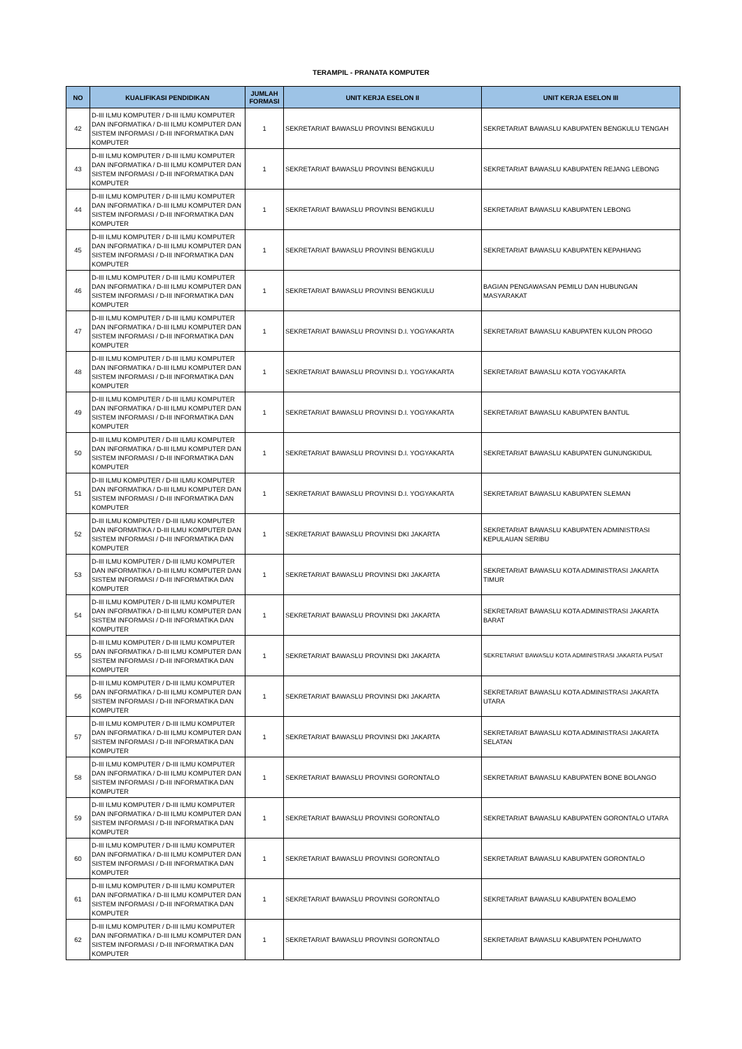TERAMPIL - PRANATA KOMPUTER
| NO | KUALIFIKASI PENDIDIKAN | JUMLAH FORMASI | UNIT KERJA ESELON II | UNIT KERJA ESELON III |
| --- | --- | --- | --- | --- |
| 42 | D-III ILMU KOMPUTER / D-III ILMU KOMPUTER DAN INFORMATIKA / D-III ILMU KOMPUTER DAN SISTEM INFORMASI / D-III INFORMATIKA DAN KOMPUTER | 1 | SEKRETARIAT BAWASLU PROVINSI BENGKULU | SEKRETARIAT BAWASLU KABUPATEN BENGKULU TENGAH |
| 43 | D-III ILMU KOMPUTER / D-III ILMU KOMPUTER DAN INFORMATIKA / D-III ILMU KOMPUTER DAN SISTEM INFORMASI / D-III INFORMATIKA DAN KOMPUTER | 1 | SEKRETARIAT BAWASLU PROVINSI BENGKULU | SEKRETARIAT BAWASLU KABUPATEN REJANG LEBONG |
| 44 | D-III ILMU KOMPUTER / D-III ILMU KOMPUTER DAN INFORMATIKA / D-III ILMU KOMPUTER DAN SISTEM INFORMASI / D-III INFORMATIKA DAN KOMPUTER | 1 | SEKRETARIAT BAWASLU PROVINSI BENGKULU | SEKRETARIAT BAWASLU KABUPATEN LEBONG |
| 45 | D-III ILMU KOMPUTER / D-III ILMU KOMPUTER DAN INFORMATIKA / D-III ILMU KOMPUTER DAN SISTEM INFORMASI / D-III INFORMATIKA DAN KOMPUTER | 1 | SEKRETARIAT BAWASLU PROVINSI BENGKULU | SEKRETARIAT BAWASLU KABUPATEN KEPAHIANG |
| 46 | D-III ILMU KOMPUTER / D-III ILMU KOMPUTER DAN INFORMATIKA / D-III ILMU KOMPUTER DAN SISTEM INFORMASI / D-III INFORMATIKA DAN KOMPUTER | 1 | SEKRETARIAT BAWASLU PROVINSI BENGKULU | BAGIAN PENGAWASAN PEMILU DAN HUBUNGAN MASYARAKAT |
| 47 | D-III ILMU KOMPUTER / D-III ILMU KOMPUTER DAN INFORMATIKA / D-III ILMU KOMPUTER DAN SISTEM INFORMASI / D-III INFORMATIKA DAN KOMPUTER | 1 | SEKRETARIAT BAWASLU PROVINSI D.I. YOGYAKARTA | SEKRETARIAT BAWASLU KABUPATEN KULON PROGO |
| 48 | D-III ILMU KOMPUTER / D-III ILMU KOMPUTER DAN INFORMATIKA / D-III ILMU KOMPUTER DAN SISTEM INFORMASI / D-III INFORMATIKA DAN KOMPUTER | 1 | SEKRETARIAT BAWASLU PROVINSI D.I. YOGYAKARTA | SEKRETARIAT BAWASLU KOTA YOGYAKARTA |
| 49 | D-III ILMU KOMPUTER / D-III ILMU KOMPUTER DAN INFORMATIKA / D-III ILMU KOMPUTER DAN SISTEM INFORMASI / D-III INFORMATIKA DAN KOMPUTER | 1 | SEKRETARIAT BAWASLU PROVINSI D.I. YOGYAKARTA | SEKRETARIAT BAWASLU KABUPATEN BANTUL |
| 50 | D-III ILMU KOMPUTER / D-III ILMU KOMPUTER DAN INFORMATIKA / D-III ILMU KOMPUTER DAN SISTEM INFORMASI / D-III INFORMATIKA DAN KOMPUTER | 1 | SEKRETARIAT BAWASLU PROVINSI D.I. YOGYAKARTA | SEKRETARIAT BAWASLU KABUPATEN GUNUNGKIDUL |
| 51 | D-III ILMU KOMPUTER / D-III ILMU KOMPUTER DAN INFORMATIKA / D-III ILMU KOMPUTER DAN SISTEM INFORMASI / D-III INFORMATIKA DAN KOMPUTER | 1 | SEKRETARIAT BAWASLU PROVINSI D.I. YOGYAKARTA | SEKRETARIAT BAWASLU KABUPATEN SLEMAN |
| 52 | D-III ILMU KOMPUTER / D-III ILMU KOMPUTER DAN INFORMATIKA / D-III ILMU KOMPUTER DAN SISTEM INFORMASI / D-III INFORMATIKA DAN KOMPUTER | 1 | SEKRETARIAT BAWASLU PROVINSI DKI JAKARTA | SEKRETARIAT BAWASLU KABUPATEN ADMINISTRASI KEPULAUAN SERIBU |
| 53 | D-III ILMU KOMPUTER / D-III ILMU KOMPUTER DAN INFORMATIKA / D-III ILMU KOMPUTER DAN SISTEM INFORMASI / D-III INFORMATIKA DAN KOMPUTER | 1 | SEKRETARIAT BAWASLU PROVINSI DKI JAKARTA | SEKRETARIAT BAWASLU KOTA ADMINISTRASI JAKARTA TIMUR |
| 54 | D-III ILMU KOMPUTER / D-III ILMU KOMPUTER DAN INFORMATIKA / D-III ILMU KOMPUTER DAN SISTEM INFORMASI / D-III INFORMATIKA DAN KOMPUTER | 1 | SEKRETARIAT BAWASLU PROVINSI DKI JAKARTA | SEKRETARIAT BAWASLU KOTA ADMINISTRASI JAKARTA BARAT |
| 55 | D-III ILMU KOMPUTER / D-III ILMU KOMPUTER DAN INFORMATIKA / D-III ILMU KOMPUTER DAN SISTEM INFORMASI / D-III INFORMATIKA DAN KOMPUTER | 1 | SEKRETARIAT BAWASLU PROVINSI DKI JAKARTA | SEKRETARIAT BAWASLU KOTA ADMINISTRASI JAKARTA PUSAT |
| 56 | D-III ILMU KOMPUTER / D-III ILMU KOMPUTER DAN INFORMATIKA / D-III ILMU KOMPUTER DAN SISTEM INFORMASI / D-III INFORMATIKA DAN KOMPUTER | 1 | SEKRETARIAT BAWASLU PROVINSI DKI JAKARTA | SEKRETARIAT BAWASLU KOTA ADMINISTRASI JAKARTA UTARA |
| 57 | D-III ILMU KOMPUTER / D-III ILMU KOMPUTER DAN INFORMATIKA / D-III ILMU KOMPUTER DAN SISTEM INFORMASI / D-III INFORMATIKA DAN KOMPUTER | 1 | SEKRETARIAT BAWASLU PROVINSI DKI JAKARTA | SEKRETARIAT BAWASLU KOTA ADMINISTRASI JAKARTA SELATAN |
| 58 | D-III ILMU KOMPUTER / D-III ILMU KOMPUTER DAN INFORMATIKA / D-III ILMU KOMPUTER DAN SISTEM INFORMASI / D-III INFORMATIKA DAN KOMPUTER | 1 | SEKRETARIAT BAWASLU PROVINSI GORONTALO | SEKRETARIAT BAWASLU KABUPATEN BONE BOLANGO |
| 59 | D-III ILMU KOMPUTER / D-III ILMU KOMPUTER DAN INFORMATIKA / D-III ILMU KOMPUTER DAN SISTEM INFORMASI / D-III INFORMATIKA DAN KOMPUTER | 1 | SEKRETARIAT BAWASLU PROVINSI GORONTALO | SEKRETARIAT BAWASLU KABUPATEN GORONTALO UTARA |
| 60 | D-III ILMU KOMPUTER / D-III ILMU KOMPUTER DAN INFORMATIKA / D-III ILMU KOMPUTER DAN SISTEM INFORMASI / D-III INFORMATIKA DAN KOMPUTER | 1 | SEKRETARIAT BAWASLU PROVINSI GORONTALO | SEKRETARIAT BAWASLU KABUPATEN GORONTALO |
| 61 | D-III ILMU KOMPUTER / D-III ILMU KOMPUTER DAN INFORMATIKA / D-III ILMU KOMPUTER DAN SISTEM INFORMASI / D-III INFORMATIKA DAN KOMPUTER | 1 | SEKRETARIAT BAWASLU PROVINSI GORONTALO | SEKRETARIAT BAWASLU KABUPATEN BOALEMO |
| 62 | D-III ILMU KOMPUTER / D-III ILMU KOMPUTER DAN INFORMATIKA / D-III ILMU KOMPUTER DAN SISTEM INFORMASI / D-III INFORMATIKA DAN KOMPUTER | 1 | SEKRETARIAT BAWASLU PROVINSI GORONTALO | SEKRETARIAT BAWASLU KABUPATEN POHUWATO |